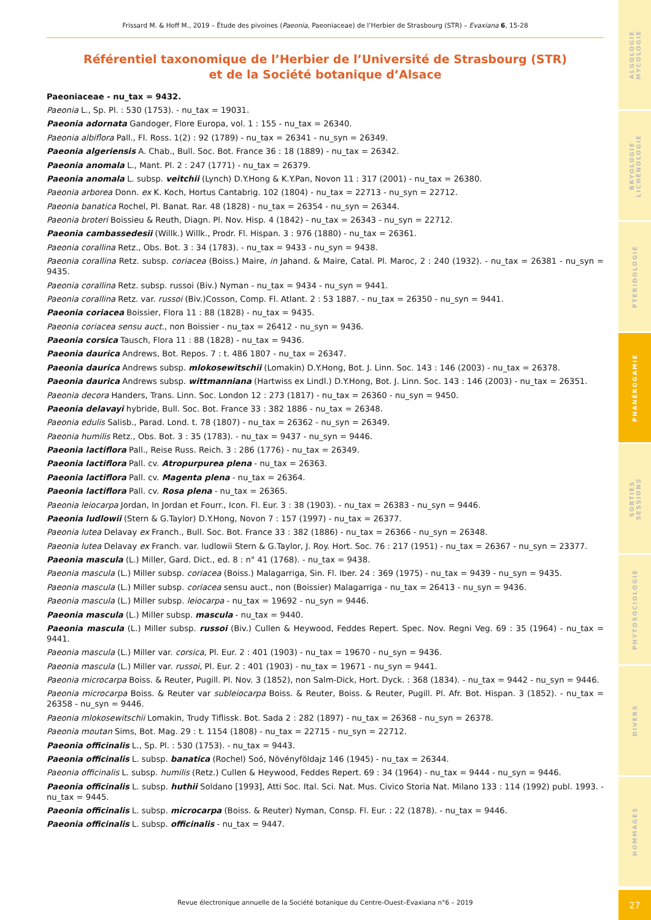Frissard M. & Hoff M., 2019 – Étude des pivoines (Paeonia, Paeoniaceae) de l’Herbier de Strasbourg (STR) – Evaxiana 6, 15-28
Référentiel taxonomique de l’Herbier de l’Université de Strasbourg (STR)
et de la Société botanique d’Alsace
Paeoniaceae - nu_tax = 9432.
Paeonia L., Sp. Pl. : 530 (1753). - nu_tax = 19031.
Paeonia adornata Gandoger, Flore Europa, vol. 1 : 155 - nu_tax = 26340.
Paeonia albiflora Pall., Fl. Ross. 1(2) : 92 (1789) - nu_tax = 26341 - nu_syn = 26349.
Paeonia algeriensis A. Chab., Bull. Soc. Bot. France 36 : 18 (1889) - nu_tax = 26342.
Paeonia anomala L., Mant. Pl. 2 : 247 (1771) - nu_tax = 26379.
Paeonia anomala L. subsp. veitchii (Lynch) D.Y.Hong & K.Y.Pan, Novon 11 : 317 (2001) - nu_tax = 26380.
Paeonia arborea Donn. ex K. Koch, Hortus Cantabrig. 102 (1804) - nu_tax = 22713 - nu_syn = 22712.
Paeonia banatica Rochel, Pl. Banat. Rar. 48 (1828) - nu_tax = 26354 - nu_syn = 26344.
Paeonia broteri Boissieu & Reuth, Diagn. Pl. Nov. Hisp. 4 (1842) - nu_tax = 26343 - nu_syn = 22712.
Paeonia cambassedesii (Willk.) Willk., Prodr. Fl. Hispan. 3 : 976 (1880) - nu_tax = 26361.
Paeonia corallina Retz., Obs. Bot. 3 : 34 (1783). - nu_tax = 9433 - nu_syn = 9438.
Paeonia corallina Retz. subsp. coriacea (Boiss.) Maire, in Jahand. & Maire, Catal. Pl. Maroc, 2 : 240 (1932). - nu_tax = 26381 - nu_syn = 9435.
Paeonia corallina Retz. subsp. russoi (Biv.) Nyman - nu_tax = 9434 - nu_syn = 9441.
Paeonia corallina Retz. var. russoi (Biv.)Cosson, Comp. Fl. Atlant. 2 : 53 1887. - nu_tax = 26350 - nu_syn = 9441.
Paeonia coriacea Boissier, Flora 11 : 88 (1828) - nu_tax = 9435.
Paeonia coriacea sensu auct., non Boissier - nu_tax = 26412 - nu_syn = 9436.
Paeonia corsica Tausch, Flora 11 : 88 (1828) - nu_tax = 9436.
Paeonia daurica Andrews, Bot. Repos. 7 : t. 486 1807 - nu_tax = 26347.
Paeonia daurica Andrews subsp. mlokosewitschii (Lomakin) D.Y.Hong, Bot. J. Linn. Soc. 143 : 146 (2003) - nu_tax = 26378.
Paeonia daurica Andrews subsp. wittmanniana (Hartwiss ex Lindl.) D.Y.Hong, Bot. J. Linn. Soc. 143 : 146 (2003) - nu_tax = 26351.
Paeonia decora Handers, Trans. Linn. Soc. London 12 : 273 (1817) - nu_tax = 26360 - nu_syn = 9450.
Paeonia delavayi hybride, Bull. Soc. Bot. France 33 : 382 1886 - nu_tax = 26348.
Paeonia edulis Salisb., Parad. Lond. t. 78 (1807) - nu_tax = 26362 - nu_syn = 26349.
Paeonia humilis Retz., Obs. Bot. 3 : 35 (1783). - nu_tax = 9437 - nu_syn = 9446.
Paeonia lactiflora Pall., Reise Russ. Reich. 3 : 286 (1776) - nu_tax = 26349.
Paeonia lactiflora Pall. cv. Atropurpurea plena - nu_tax = 26363.
Paeonia lactiflora Pall. cv. Magenta plena - nu_tax = 26364.
Paeonia lactiflora Pall. cv. Rosa plena - nu_tax = 26365.
Paeonia leiocarpa Jordan, In Jordan et Fourr., Icon. Fl. Eur. 3 : 38 (1903). - nu_tax = 26383 - nu_syn = 9446.
Paeonia ludlowii (Stern & G.Taylor) D.Y.Hong, Novon 7 : 157 (1997) - nu_tax = 26377.
Paeonia lutea Delavay ex Franch., Bull. Soc. Bot. France 33 : 382 (1886) - nu_tax = 26366 - nu_syn = 26348.
Paeonia lutea Delavay ex Franch. var. ludlowii Stern & G.Taylor, J. Roy. Hort. Soc. 76 : 217 (1951) - nu_tax = 26367 - nu_syn = 23377.
Paeonia mascula (L.) Miller, Gard. Dict., ed. 8 : n° 41 (1768). - nu_tax = 9438.
Paeonia mascula (L.) Miller subsp. coriacea (Boiss.) Malagarriga, Sin. Fl. Iber. 24 : 369 (1975) - nu_tax = 9439 - nu_syn = 9435.
Paeonia mascula (L.) Miller subsp. coriacea sensu auct., non (Boissier) Malagarriga - nu_tax = 26413 - nu_syn = 9436.
Paeonia mascula (L.) Miller subsp. leiocarpa - nu_tax = 19692 - nu_syn = 9446.
Paeonia mascula (L.) Miller subsp. mascula - nu_tax = 9440.
Paeonia mascula (L.) Miller subsp. russoi (Biv.) Cullen & Heywood, Feddes Repert. Spec. Nov. Regni Veg. 69 : 35 (1964) - nu_tax = 9441.
Paeonia mascula (L.) Miller var. corsica, Pl. Eur. 2 : 401 (1903) - nu_tax = 19670 - nu_syn = 9436.
Paeonia mascula (L.) Miller var. russoi, Pl. Eur. 2 : 401 (1903) - nu_tax = 19671 - nu_syn = 9441.
Paeonia microcarpa Boiss. & Reuter, Pugill. Pl. Nov. 3 (1852), non Salm-Dick, Hort. Dyck. : 368 (1834). - nu_tax = 9442 - nu_syn = 9446.
Paeonia microcarpa Boiss. & Reuter var subleiocarpa Boiss. & Reuter, Boiss. & Reuter, Pugill. Pl. Afr. Bot. Hispan. 3 (1852). - nu_tax = 26358 - nu_syn = 9446.
Paeonia mlokosewitschii Lomakin, Trudy Tiflissk. Bot. Sada 2 : 282 (1897) - nu_tax = 26368 - nu_syn = 26378.
Paeonia moutan Sims, Bot. Mag. 29 : t. 1154 (1808) - nu_tax = 22715 - nu_syn = 22712.
Paeonia officinalis L., Sp. Pl. : 530 (1753). - nu_tax = 9443.
Paeonia officinalis L. subsp. banatica (Rochel) Soó, Növényföldajz 146 (1945) - nu_tax = 26344.
Paeonia officinalis L. subsp. humilis (Retz.) Cullen & Heywood, Feddes Repert. 69 : 34 (1964) - nu_tax = 9444 - nu_syn = 9446.
Paeonia officinalis L. subsp. huthii Soldano [1993], Atti Soc. Ital. Sci. Nat. Mus. Civico Storia Nat. Milano 133 : 114 (1992) publ. 1993. - nu_tax = 9445.
Paeonia officinalis L. subsp. microcarpa (Boiss. & Reuter) Nyman, Consp. Fl. Eur. : 22 (1878). - nu_tax = 9446.
Paeonia officinalis L. subsp. officinalis - nu_tax = 9447.
Revue électronique annuelle de la Société botanique du Centre-Ouest–Evaxiana n°6 – 2019
ALGOLOGIE
MYCOLOGIE
BRYOLOGIE
LICHÉNOLOGIE
PTÉRIDOLOGIE
PHANÉROGAMIE
SORTIES
SESSIONS
PHYTOSOCIOLOGIE
DIVERS
HOMMAGES
27